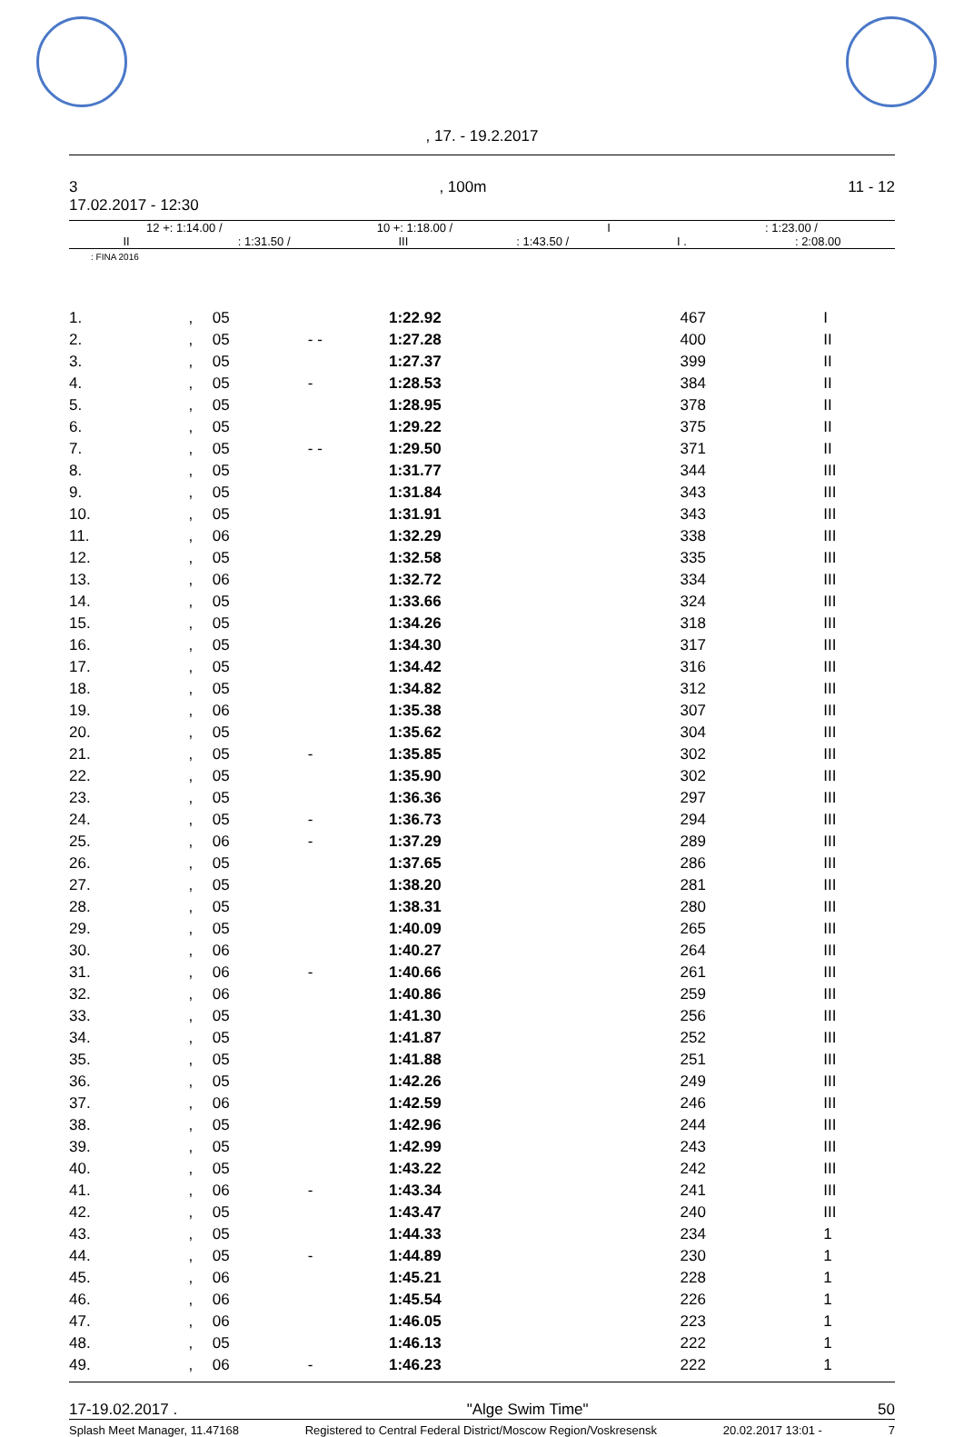, 17. - 19.2.2017
3, 100m 11 - 12
17.02.2017 - 12:30
12 +: 1:14.00 / 10 +: 1:18.00 / I: 1:23.00 /
II: 1:31.50 / III: 1:43.50 / I .: 2:08.00
: FINA 2016
| 1. | , | 05 | | 1:22.92 | 467 | I |
| 2. | , | 05 | - - | 1:27.28 | 400 | II |
| 3. | , | 05 | | 1:27.37 | 399 | II |
| 4. | , | 05 | - | 1:28.53 | 384 | II |
| 5. | , | 05 | | 1:28.95 | 378 | II |
| 6. | , | 05 | | 1:29.22 | 375 | II |
| 7. | , | 05 | - - | 1:29.50 | 371 | II |
| 8. | , | 05 | | 1:31.77 | 344 | III |
| 9. | , | 05 | | 1:31.84 | 343 | III |
| 10. | , | 05 | | 1:31.91 | 343 | III |
| 11. | , | 06 | | 1:32.29 | 338 | III |
| 12. | , | 05 | | 1:32.58 | 335 | III |
| 13. | , | 06 | | 1:32.72 | 334 | III |
| 14. | , | 05 | | 1:33.66 | 324 | III |
| 15. | , | 05 | | 1:34.26 | 318 | III |
| 16. | , | 05 | | 1:34.30 | 317 | III |
| 17. | , | 05 | | 1:34.42 | 316 | III |
| 18. | , | 05 | | 1:34.82 | 312 | III |
| 19. | , | 06 | | 1:35.38 | 307 | III |
| 20. | , | 05 | | 1:35.62 | 304 | III |
| 21. | , | 05 | - | 1:35.85 | 302 | III |
| 22. | , | 05 | | 1:35.90 | 302 | III |
| 23. | , | 05 | | 1:36.36 | 297 | III |
| 24. | , | 05 | - | 1:36.73 | 294 | III |
| 25. | , | 06 | - | 1:37.29 | 289 | III |
| 26. | , | 05 | | 1:37.65 | 286 | III |
| 27. | , | 05 | | 1:38.20 | 281 | III |
| 28. | , | 05 | | 1:38.31 | 280 | III |
| 29. | , | 05 | | 1:40.09 | 265 | III |
| 30. | , | 06 | | 1:40.27 | 264 | III |
| 31. | , | 06 | - | 1:40.66 | 261 | III |
| 32. | , | 06 | | 1:40.86 | 259 | III |
| 33. | , | 05 | | 1:41.30 | 256 | III |
| 34. | , | 05 | | 1:41.87 | 252 | III |
| 35. | , | 05 | | 1:41.88 | 251 | III |
| 36. | , | 05 | | 1:42.26 | 249 | III |
| 37. | , | 06 | | 1:42.59 | 246 | III |
| 38. | , | 05 | | 1:42.96 | 244 | III |
| 39. | , | 05 | | 1:42.99 | 243 | III |
| 40. | , | 05 | | 1:43.22 | 242 | III |
| 41. | , | 06 | - | 1:43.34 | 241 | III |
| 42. | , | 05 | | 1:43.47 | 240 | III |
| 43. | , | 05 | | 1:44.33 | 234 | 1 |
| 44. | , | 05 | - | 1:44.89 | 230 | 1 |
| 45. | , | 06 | | 1:45.21 | 228 | 1 |
| 46. | , | 06 | | 1:45.54 | 226 | 1 |
| 47. | , | 06 | | 1:46.05 | 223 | 1 |
| 48. | , | 05 | | 1:46.13 | 222 | 1 |
| 49. | , | 06 | - | 1:46.23 | 222 | 1 |
17-19.02.2017 . "Alge Swim Time" 50
Splash Meet Manager, 11.47168 Registered to Central Federal District/Moscow Region/Voskresensk 20.02.2017 13:01 - 7